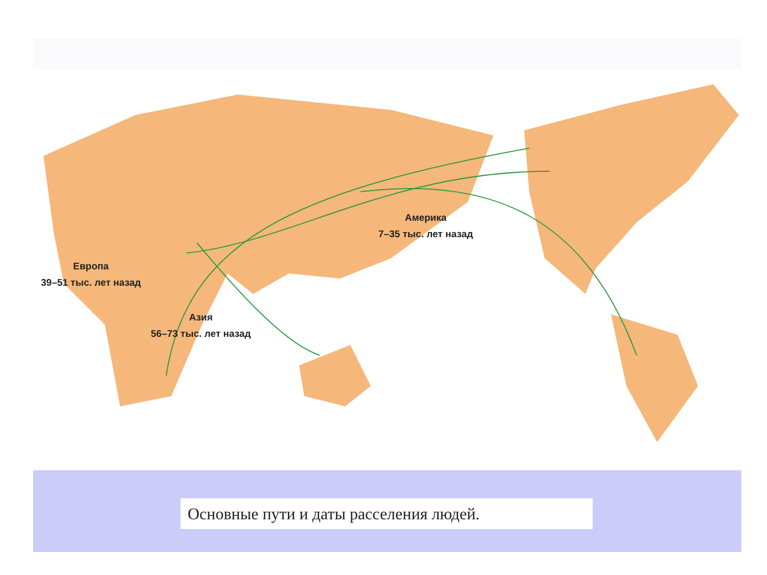Европа
39–51 тыс. лет назад
Азия
56–73 тыс. лет назад
Америка
7–35 тыс. лет назад
Основные пути и даты расселения людей.